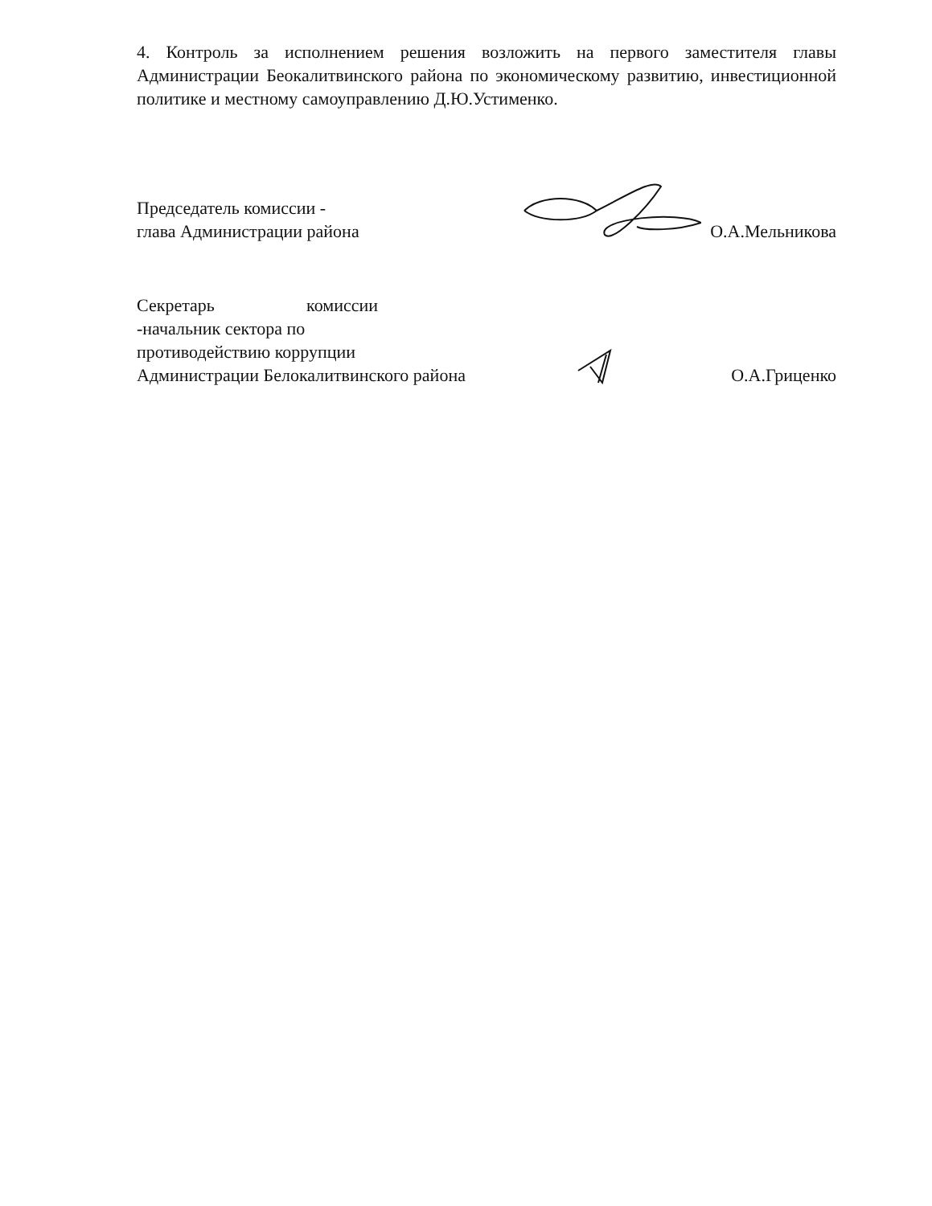4. Контроль за исполнением решения возложить на первого заместителя главы Администрации Беокалитвинского района по экономическому развитию, инвестиционной политике и местному самоуправлению Д.Ю.Устименко.
Председатель комиссии -
глава Администрации района
О.А.Мельникова
Секретарь комиссии -начальник сектора по
противодействию коррупции
Администрации Белокалитвинского района
О.А.Гриценко